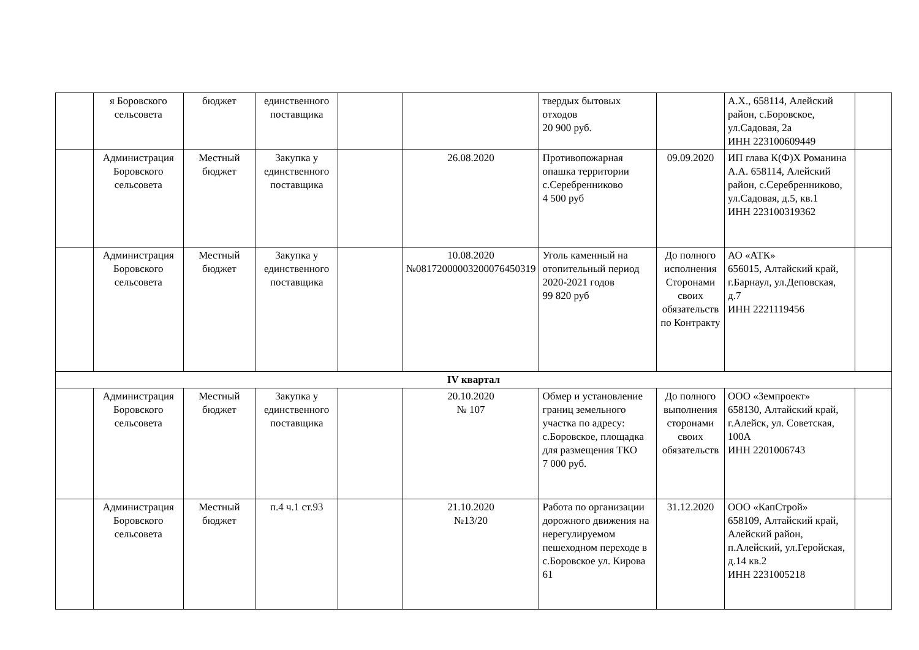| | я Боровского сельсовета | бюджет | единственного поставщика | | | твердых бытовых отходов 20 900 руб. | | А.Х., 658114, Алейский район, с.Боровское, ул.Садовая, 2а ИНН 223100609449 | |
| | Администрация Боровского сельсовета | Местный бюджет | Закупка у единственного поставщика | | 26.08.2020 | Противопожарная опашка территории с.Серебренниково 4 500 руб | 09.09.2020 | ИП глава К(Ф)Х Романина А.А. 658114, Алейский район, с.Серебренниково, ул.Садовая, д.5, кв.1 ИНН 223100319362 | |
| | Администрация Боровского сельсовета | Местный бюджет | Закупка у единственного поставщика | | 10.08.2020 №08172000003200076450319 | Уголь каменный на отопительный период 2020-2021 годов 99 820 руб | До полного исполнения Сторонами своих обязательств по Контракту | АО «АТК» 656015, Алтайский край, г.Барнаул, ул.Деповская, д.7 ИНН 2221119456 | |
| IV квартал | | | | | | | | | |
| | Администрация Боровского сельсовета | Местный бюджет | Закупка у единственного поставщика | | 20.10.2020 № 107 | Обмер и установление границ земельного участка по адресу: с.Боровское, площадка для размещения ТКО 7 000 руб. | До полного выполнения сторонами своих обязательств | ООО «Земпроект» 658130, Алтайский край, г.Алейск, ул. Советская, 100А ИНН 2201006743 | |
| | Администрация Боровского сельсовета | Местный бюджет | п.4 ч.1 ст.93 | | 21.10.2020 №13/20 | Работа по организации дорожного движения на нерегулируемом пешеходном переходе в с.Боровское ул. Кирова 61 | 31.12.2020 | ООО «КапСтрой» 658109, Алтайский край, Алейский район, п.Алейский, ул.Геройская, д.14 кв.2 ИНН 2231005218 | |